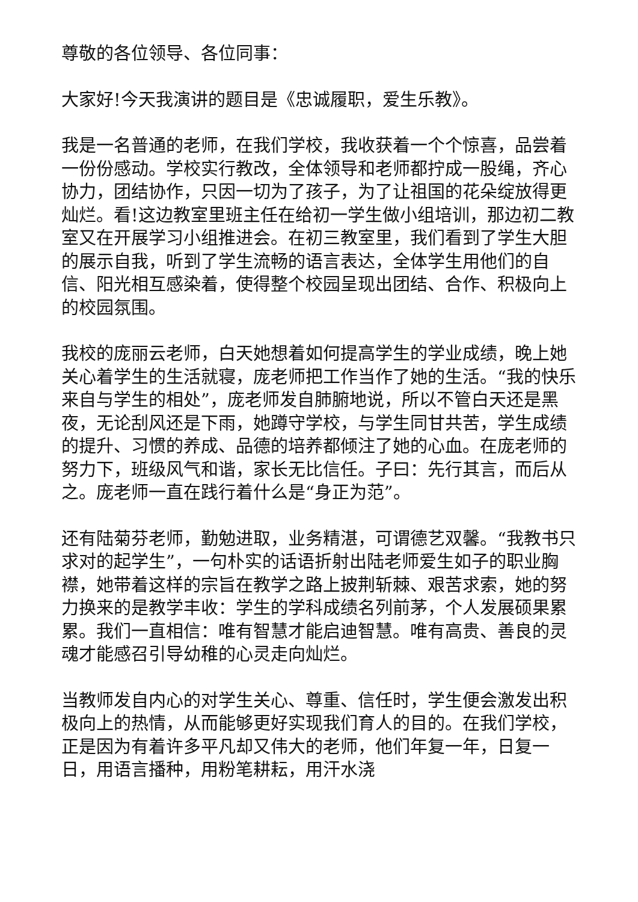尊敬的各位领导、各位同事：
大家好!今天我演讲的题目是《忠诚履职，爱生乐教》。
我是一名普通的老师，在我们学校，我收获着一个个惊喜，品尝着一份份感动。学校实行教改，全体领导和老师都拧成一股绳，齐心协力，团结协作，只因一切为了孩子，为了让祖国的花朵绽放得更灿烂。看!这边教室里班主任在给初一学生做小组培训，那边初二教室又在开展学习小组推进会。在初三教室里，我们看到了学生大胆的展示自我，听到了学生流畅的语言表达，全体学生用他们的自信、阳光相互感染着，使得整个校园呈现出团结、合作、积极向上的校园氛围。
我校的庞丽云老师，白天她想着如何提高学生的学业成绩，晚上她关心着学生的生活就寝，庞老师把工作当作了她的生活。“我的快乐来自与学生的相处”，庞老师发自肺腑地说，所以不管白天还是黑夜，无论刮风还是下雨，她蹲守学校，与学生同甘共苦，学生成绩的提升、习惯的养成、品德的培养都倾注了她的心血。在庞老师的努力下，班级风气和谐，家长无比信任。子曰：先行其言，而后从之。庞老师一直在践行着什么是“身正为范”。
还有陆菊芬老师，勤勉进取，业务精湛，可谓德艺双馨。“我教书只求对的起学生”，一句朴实的话语折射出陆老师爱生如子的职业胸襟，她带着这样的宗旨在教学之路上披荆斩棘、艰苦求索，她的努力换来的是教学丰收：学生的学科成绩名列前茅，个人发展硕果累累。我们一直相信：唯有智慧才能启迪智慧。唯有高贵、善良的灵魂才能感召引导幼稚的心灵走向灿烂。
当教师发自内心的对学生关心、尊重、信任时，学生便会激发出积极向上的热情，从而能够更好实现我们育人的目的。在我们学校，正是因为有着许多平凡却又伟大的老师，他们年复一年，日复一日，用语言播种，用粉笔耕耘，用汗水浇